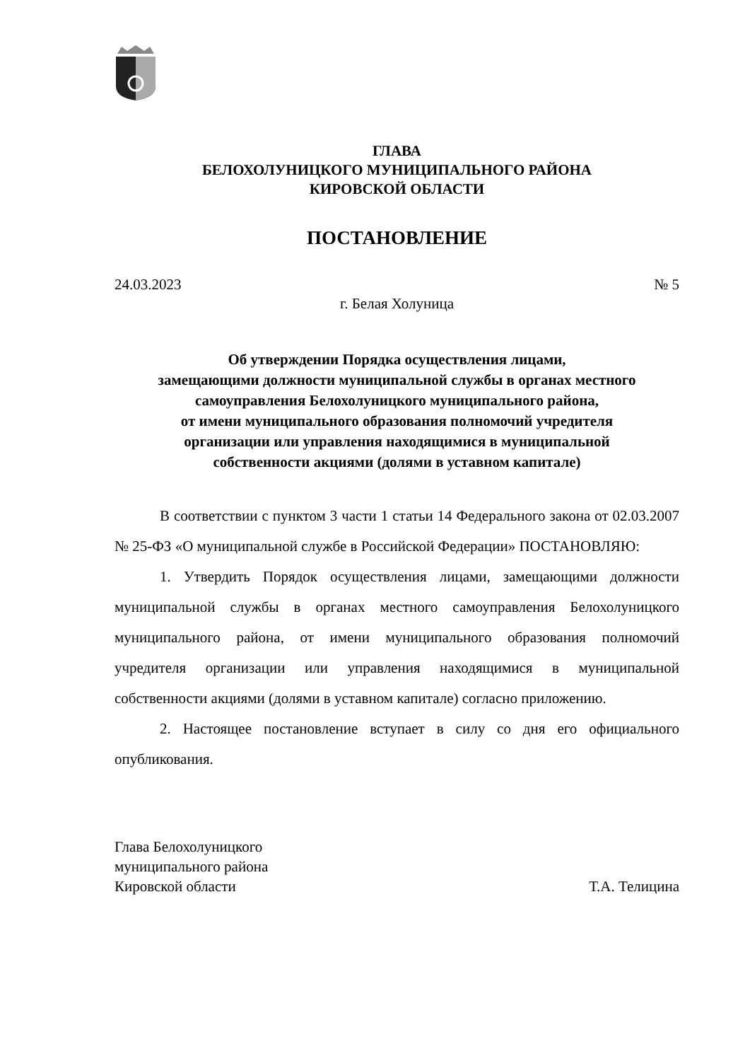ГЛАВА
БЕЛОХОЛУНИЦКОГО МУНИЦИПАЛЬНОГО РАЙОНА
КИРОВСКОЙ ОБЛАСТИ
ПОСТАНОВЛЕНИЕ
24.03.2023 № 5
г. Белая Холуница
Об утверждении Порядка осуществления лицами,
замещающими должности муниципальной службы в органах местного
самоуправления Белохолуницкого муниципального района,
от имени муниципального образования полномочий учредителя
организации или управления находящимися в муниципальной
собственности акциями (долями в уставном капитале)
В соответствии с пунктом 3 части 1 статьи 14 Федерального закона от 02.03.2007 № 25-ФЗ «О муниципальной службе в Российской Федерации» ПОСТАНОВЛЯЮ:
1. Утвердить Порядок осуществления лицами, замещающими должности муниципальной службы в органах местного самоуправления Белохолуницкого муниципального района, от имени муниципального образования полномочий учредителя организации или управления находящимися в муниципальной собственности акциями (долями в уставном капитале) согласно приложению.
2. Настоящее постановление вступает в силу со дня его официального опубликования.
Глава Белохолуницкого
муниципального района
Кировской области
Т.А. Телицина